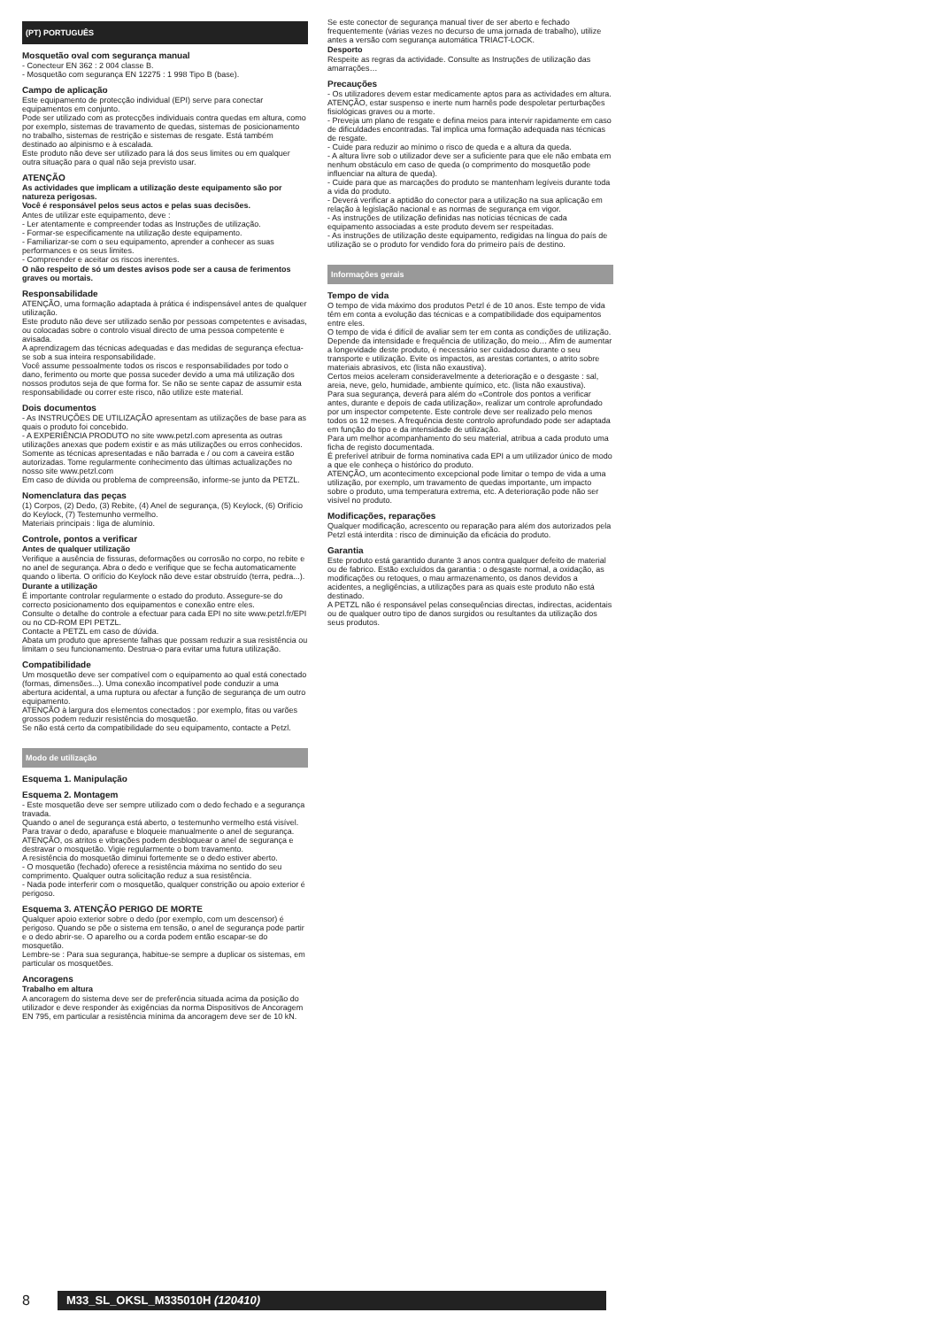(PT) PORTUGUÊS
Mosquetão oval com segurança manual
- Conecteur EN 362 : 2 004 classe B.
- Mosquetão com segurança EN 12275 : 1 998 Tipo B (base).
Campo de aplicação
Este equipamento de protecção individual (EPI) serve para conectar equipamentos em conjunto.
Pode ser utilizado com as protecções individuais contra quedas em altura, como por exemplo, sistemas de travamento de quedas, sistemas de posicionamento no trabalho, sistemas de restrição e sistemas de resgate. Está também destinado ao alpinismo e à escalada.
Este produto não deve ser utilizado para lá dos seus limites ou em qualquer outra situação para o qual não seja previsto usar.
ATENÇÃO
As actividades que implicam a utilização deste equipamento são por natureza perigosas.
Você é responsável pelos seus actos e pelas suas decisões.
Antes de utilizar este equipamento, deve :
- Ler atentamente e compreender todas as Instruções de utilização.
- Formar-se especificamente na utilização deste equipamento.
- Familiarizar-se com o seu equipamento, aprender a conhecer as suas performances e os seus limites.
- Compreender e aceitar os riscos inerentes.
O não respeito de só um destes avisos pode ser a causa de ferimentos graves ou mortais.
Responsabilidade
ATENÇÃO, uma formação adaptada à prática é indispensável antes de qualquer utilização.
Este produto não deve ser utilizado senão por pessoas competentes e avisadas, ou colocadas sobre o controlo visual directo de uma pessoa competente e avisada.
A aprendizagem das técnicas adequadas e das medidas de segurança efectua-se sob a sua inteira responsabilidade.
Você assume pessoalmente todos os riscos e responsabilidades por todo o dano, ferimento ou morte que possa suceder devido a uma má utilização dos nossos produtos seja de que forma for. Se não se sente capaz de assumir esta responsabilidade ou correr este risco, não utilize este material.
Dois documentos
- As INSTRUÇÕES DE UTILIZAÇÃO apresentam as utilizações de base para as quais o produto foi concebido.
- A EXPERIÊNCIA PRODUTO no site www.petzl.com apresenta as outras utilizações anexas que podem existir e as más utilizações ou erros conhecidos.
Somente as técnicas apresentadas e não barrada e / ou com a caveira estão autorizadas. Tome regularmente conhecimento das últimas actualizações no nosso site www.petzl.com
Em caso de dúvida ou problema de compreensão, informe-se junto da PETZL.
Nomenclatura das peças
(1) Corpos, (2) Dedo, (3) Rebite, (4) Anel de segurança, (5) Keylock, (6) Orifício do Keylock, (7) Testemunho vermelho.
Materiais principais : liga de alumínio.
Controle, pontos a verificar
Antes de qualquer utilização
Verifique a ausência de fissuras, deformações ou corrosão no corpo, no rebite e no anel de segurança. Abra o dedo e verifique que se fecha automaticamente quando o liberta. O orifício do Keylock não deve estar obstruído (terra, pedra...).
Durante a utilização
É importante controlar regularmente o estado do produto. Assegure-se do correcto posicionamento dos equipamentos e conexão entre eles.
Consulte o detalhe do controle a efectuar para cada EPI no site www.petzl.fr/EPI ou no CD-ROM EPI PETZL.
Contacte a PETZL em caso de dúvida.
Abata um produto que apresente falhas que possam reduzir a sua resistência ou limitam o seu funcionamento. Destrua-o para evitar uma futura utilização.
Compatibilidade
Um mosquetão deve ser compatível com o equipamento ao qual está conectado (formas, dimensões...). Uma conexão incompatível pode conduzir a uma abertura acidental, a uma ruptura ou afectar a função de segurança de um outro equipamento.
ATENÇÃO à largura dos elementos conectados : por exemplo, fitas ou varões grossos podem reduzir resistência do mosquetão.
Se não está certo da compatibilidade do seu equipamento, contacte a Petzl.
Modo de utilização
Esquema 1. Manipulação
Esquema 2. Montagem
- Este mosquetão deve ser sempre utilizado com o dedo fechado e a segurança travada.
Quando o anel de segurança está aberto, o testemunho vermelho está visível. Para travar o dedo, aparafuse e bloqueie manualmente o anel de segurança. ATENÇÃO, os atritos e vibrações podem desbloquear o anel de segurança e destravar o mosquetão. Vigie regularmente o bom travamento.
A resistência do mosquetão diminui fortemente se o dedo estiver aberto.
- O mosquetão (fechado) oferece a resistência máxima no sentido do seu comprimento. Qualquer outra solicitação reduz a sua resistência.
- Nada pode interferir com o mosquetão, qualquer constrição ou apoio exterior é perigoso.
Esquema 3. ATENÇÃO PERIGO DE MORTE
Qualquer apoio exterior sobre o dedo (por exemplo, com um descensor) é perigoso. Quando se põe o sistema em tensão, o anel de segurança pode partir e o dedo abrir-se. O aparelho ou a corda podem então escapar-se do mosquetão.
Lembre-se : Para sua segurança, habitue-se sempre a duplicar os sistemas, em particular os mosquetões.
Ancoragens
Trabalho em altura
A ancoragem do sistema deve ser de preferência situada acima da posição do utilizador e deve responder às exigências da norma Dispositivos de Ancoragem EN 795, em particular a resistência mínima da ancoragem deve ser de 10 kN.
Se este conector de segurança manual tiver de ser aberto e fechado frequentemente (várias vezes no decurso de uma jornada de trabalho), utilize antes a versão com segurança automática TRIACT-LOCK.
Desporto
Respeite as regras da actividade. Consulte as Instruções de utilização das amarrações…
Precauções
- Os utilizadores devem estar medicamente aptos para as actividades em altura. ATENÇÃO, estar suspenso e inerte num harnês pode despoletar perturbações fisiológicas graves ou a morte.
- Preveja um plano de resgate e defina meios para intervir rapidamente em caso de dificuldades encontradas. Tal implica uma formação adequada nas técnicas de resgate.
- Cuide para reduzir ao mínimo o risco de queda e a altura da queda.
- A altura livre sob o utilizador deve ser a suficiente para que ele não embata em nenhum obstáculo em caso de queda (o comprimento do mosquetão pode influenciar na altura de queda).
- Cuide para que as marcações do produto se mantenham legíveis durante toda a vida do produto.
- Deverá verificar a aptidão do conector para a utilização na sua aplicação em relação à legislação nacional e as normas de segurança em vigor.
- As instruções de utilização definidas nas notícias técnicas de cada equipamento associadas a este produto devem ser respeitadas.
- As instruções de utilização deste equipamento, redigidas na língua do país de utilização se o produto for vendido fora do primeiro país de destino.
Informações gerais
Tempo de vida
O tempo de vida máximo dos produtos Petzl é de 10 anos. Este tempo de vida têm em conta a evolução das técnicas e a compatibilidade dos equipamentos entre eles.
O tempo de vida é difícil de avaliar sem ter em conta as condições de utilização. Depende da intensidade e frequência de utilização, do meio… Afim de aumentar a longevidade deste produto, é necessário ser cuidadoso durante o seu transporte e utilização. Evite os impactos, as arestas cortantes, o atrito sobre materiais abrasivos, etc (lista não exaustiva).
Certos meios aceleram consideravelmente a deterioração e o desgaste : sal, areia, neve, gelo, humidade, ambiente químico, etc. (lista não exaustiva).
Para sua segurança, deverá para além do «Controle dos pontos a verificar antes, durante e depois de cada utilização», realizar um controle aprofundado por um inspector competente. Este controle deve ser realizado pelo menos todos os 12 meses. A frequência deste controlo aprofundado pode ser adaptada em função do tipo e da intensidade de utilização.
Para um melhor acompanhamento do seu material, atribua a cada produto uma ficha de registo documentada.
É preferível atribuir de forma nominativa cada EPI a um utilizador único de modo a que ele conheça o histórico do produto.
ATENÇÃO, um acontecimento excepcional pode limitar o tempo de vida a uma utilização, por exemplo, um travamento de quedas importante, um impacto sobre o produto, uma temperatura extrema, etc. A deterioração pode não ser visível no produto.
Modificações, reparações
Qualquer modificação, acrescento ou reparação para além dos autorizados pela Petzl está interdita : risco de diminuição da eficácia do produto.
Garantia
Este produto está garantido durante 3 anos contra qualquer defeito de material ou de fabrico. Estão excluídos da garantia : o desgaste normal, a oxidação, as modificações ou retoques, o mau armazenamento, os danos devidos a acidentes, a negligências, a utilizações para as quais este produto não está destinado.
A PETZL não é responsável pelas consequências directas, indirectas, acidentais ou de qualquer outro tipo de danos surgidos ou resultantes da utilização dos seus produtos.
8 M33_SL_OKSL_M335010H (120410)